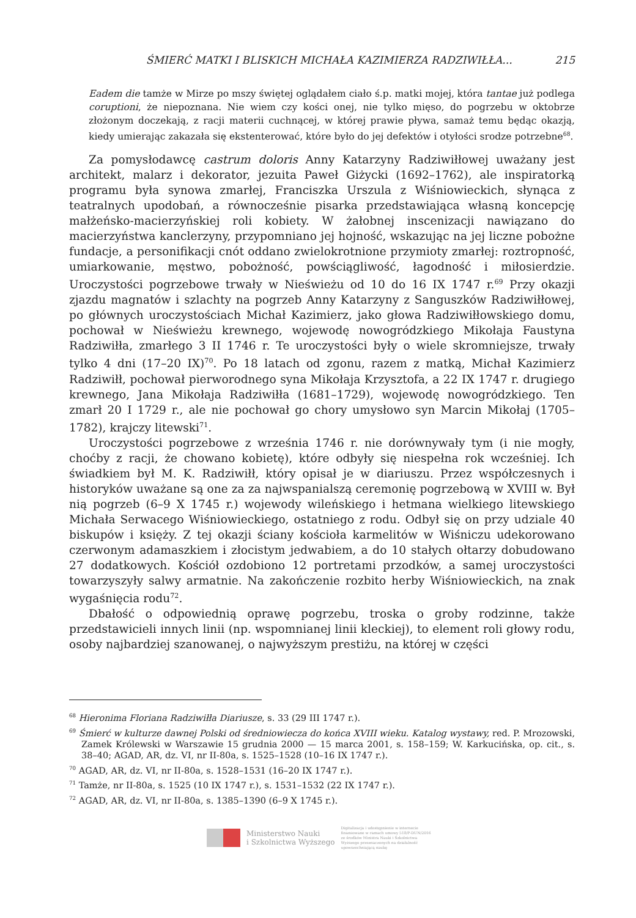ŚMIERĆ MATKI I BLISKICH MICHAŁA KAZIMIERZA RADZIWIŁŁA... 215
Eadem die tamże w Mirze po mszy świętej oglądałem ciało ś.p. matki mojej, która tantae już podlega coruptioni, że niepoznana. Nie wiem czy kości onej, nie tylko mięso, do pogrzebu w oktobrze złożonym doczekają, z racji materii cuchnącej, w której prawie pływa, samaż temu będąc okazją, kiedy umierając zakazała się ekstenterować, które było do jej defektów i otyłości srodze potrzebne<sup>68</sup>.
Za pomysłodawcę castrum doloris Anny Katarzyny Radziwiłłowej uważany jest architekt, malarz i dekorator, jezuita Paweł Giżycki (1692–1762), ale inspiratorką programu była synowa zmarłej, Franciszka Urszula z Wiśniowieckich, słynąca z teatralnych upodobań, a równocześnie pisarka przedstawiająca własną koncepcję małżeńsko-macierzyńskiej roli kobiety. W żałobnej inscenizacji nawiązano do macierzyństwa kanclerzyny, przypomniano jej hojność, wskazując na jej liczne pobożne fundacje, a personifikacji cnót oddano zwielokrotnione przymioty zmarłej: roztropność, umiarkowanie, męstwo, pobożność, powściągliwość, łagodność i miłosierdzie. Uroczystości pogrzebowe trwały w Nieświeżu od 10 do 16 IX 1747 r.<sup>69</sup> Przy okazji zjazdu magnatów i szlachty na pogrzeb Anny Katarzyny z Sanguszków Radziwiłłowej, po głównych uroczystościach Michał Kazimierz, jako głowa Radziwiłłowskiego domu, pochował w Nieświeżu krewnego, wojewodę nowogródzkiego Mikołaja Faustyna Radziwiłła, zmarłego 3 II 1746 r. Te uroczystości były o wiele skromniejsze, trwały tylko 4 dni (17–20 IX)<sup>70</sup>. Po 18 latach od zgonu, razem z matką, Michał Kazimierz Radziwiłł, pochował pierworodnego syna Mikołaja Krzysztofa, a 22 IX 1747 r. drugiego krewnego, Jana Mikołaja Radziwiłła (1681–1729), wojewodę nowogródzkiego. Ten zmarł 20 I 1729 r., ale nie pochował go chory umysłowo syn Marcin Mikołaj (1705–1782), krajczy litewski<sup>71</sup>.
Uroczystości pogrzebowe z września 1746 r. nie dorównywały tym (i nie mogły, choćby z racji, że chowano kobietę), które odbyły się niespełna rok wcześniej. Ich świadkiem był M. K. Radziwiłł, który opisał je w diariuszu. Przez współczesnych i historyków uważane są one za za najwspanialszą ceremonię pogrzebową w XVIII w. Był nią pogrzeb (6–9 X 1745 r.) wojewody wileńskiego i hetmana wielkiego litewskiego Michała Serwacego Wiśniowieckiego, ostatniego z rodu. Odbył się on przy udziale 40 biskupów i księży. Z tej okazji ściany kościoła karmelitów w Wiśniczu udekorowano czerwonym adamaszkiem i złocistym jedwabiem, a do 10 stałych ołtarzy dobudowano 27 dodatkowych. Kościół ozdobiono 12 portretami przodków, a samej uroczystości towarzyszyły salwy armatnie. Na zakończenie rozbito herby Wiśniowieckich, na znak wygaśnięcia rodu<sup>72</sup>.
Dbałość o odpowiednią oprawę pogrzebu, troska o groby rodzinne, także przedstawicieli innych linii (np. wspomnianej linii kleckiej), to element roli głowy rodu, osoby najbardziej szanowanej, o najwyższym prestiżu, na której w części
<sup>68</sup> Hieronima Floriana Radziwiłła Diariusze, s. 33 (29 III 1747 r.).
<sup>69</sup> Śmierć w kulturze dawnej Polski od średniowiecza do końca XVIII wieku. Katalog wystawy, red. P. Mrozowski, Zamek Królewski w Warszawie 15 grudnia 2000 — 15 marca 2001, s. 158–159; W. Karkucińska, op. cit., s. 38–40; AGAD, AR, dz. VI, nr II-80a, s. 1525–1528 (10–16 IX 1747 r.).
<sup>70</sup> AGAD, AR, dz. VI, nr II-80a, s. 1528–1531 (16–20 IX 1747 r.).
<sup>71</sup> Tamże, nr II-80a, s. 1525 (10 IX 1747 r.), s. 1531–1532 (22 IX 1747 r.).
<sup>72</sup> AGAD, AR, dz. VI, nr II-80a, s. 1385–1390 (6–9 X 1745 r.).
Ministerstwo Nauki
i Szkolnictwa Wyższego
Digitalizacja i udostępnienie w internecie finansowane w ramach umowy 518/P-DUN/2016 ze środków Ministra Nauki i Szkolnictwa Wyższego przeznaczonych na działalność upowszechniającą naukę